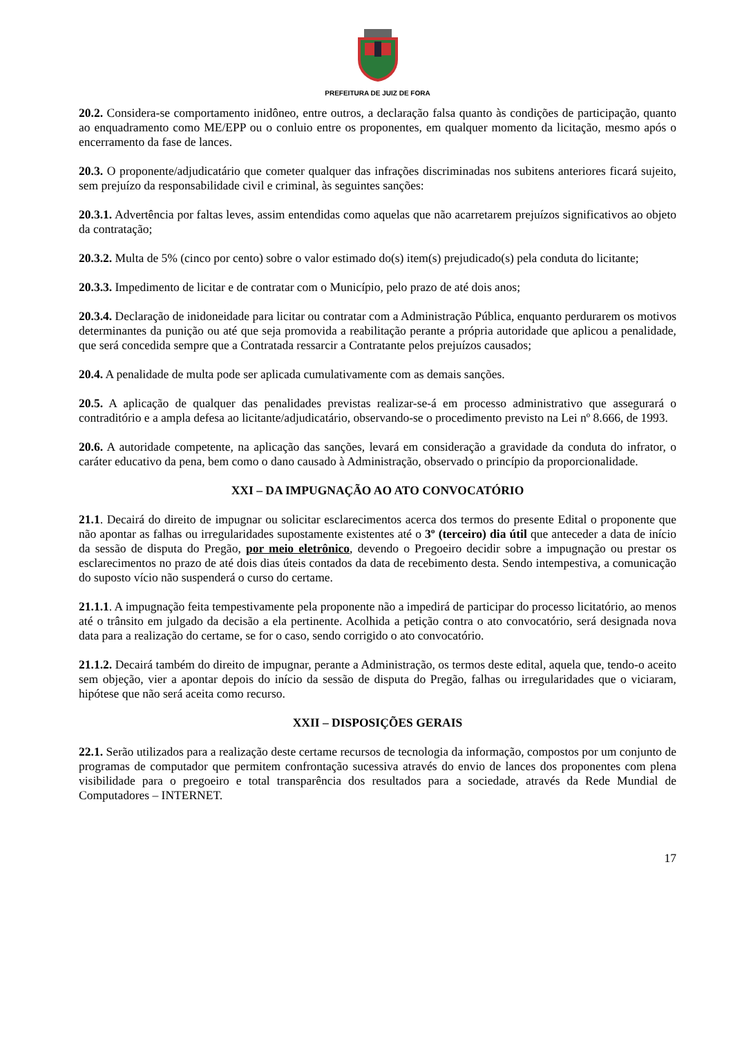PREFEITURA DE JUIZ DE FORA
20.2. Considera-se comportamento inidôneo, entre outros, a declaração falsa quanto às condições de participação, quanto ao enquadramento como ME/EPP ou o conluio entre os proponentes, em qualquer momento da licitação, mesmo após o encerramento da fase de lances.
20.3. O proponente/adjudicatário que cometer qualquer das infrações discriminadas nos subitens anteriores ficará sujeito, sem prejuízo da responsabilidade civil e criminal, às seguintes sanções:
20.3.1. Advertência por faltas leves, assim entendidas como aquelas que não acarretarem prejuízos significativos ao objeto da contratação;
20.3.2. Multa de 5% (cinco por cento) sobre o valor estimado do(s) item(s) prejudicado(s) pela conduta do licitante;
20.3.3. Impedimento de licitar e de contratar com o Município, pelo prazo de até dois anos;
20.3.4. Declaração de inidoneidade para licitar ou contratar com a Administração Pública, enquanto perdurarem os motivos determinantes da punição ou até que seja promovida a reabilitação perante a própria autoridade que aplicou a penalidade, que será concedida sempre que a Contratada ressarcir a Contratante pelos prejuízos causados;
20.4. A penalidade de multa pode ser aplicada cumulativamente com as demais sanções.
20.5. A aplicação de qualquer das penalidades previstas realizar-se-á em processo administrativo que assegurará o contraditório e a ampla defesa ao licitante/adjudicatário, observando-se o procedimento previsto na Lei nº 8.666, de 1993.
20.6. A autoridade competente, na aplicação das sanções, levará em consideração a gravidade da conduta do infrator, o caráter educativo da pena, bem como o dano causado à Administração, observado o princípio da proporcionalidade.
XXI – DA IMPUGNAÇÃO AO ATO CONVOCATÓRIO
21.1. Decairá do direito de impugnar ou solicitar esclarecimentos acerca dos termos do presente Edital o proponente que não apontar as falhas ou irregularidades supostamente existentes até o 3º (terceiro) dia útil que anteceder a data de início da sessão de disputa do Pregão, por meio eletrônico, devendo o Pregoeiro decidir sobre a impugnação ou prestar os esclarecimentos no prazo de até dois dias úteis contados da data de recebimento desta. Sendo intempestiva, a comunicação do suposto vício não suspenderá o curso do certame.
21.1.1. A impugnação feita tempestivamente pela proponente não a impedirá de participar do processo licitatório, ao menos até o trânsito em julgado da decisão a ela pertinente. Acolhida a petição contra o ato convocatório, será designada nova data para a realização do certame, se for o caso, sendo corrigido o ato convocatório.
21.1.2. Decairá também do direito de impugnar, perante a Administração, os termos deste edital, aquela que, tendo-o aceito sem objeção, vier a apontar depois do início da sessão de disputa do Pregão, falhas ou irregularidades que o viciaram, hipótese que não será aceita como recurso.
XXII – DISPOSIÇÕES GERAIS
22.1. Serão utilizados para a realização deste certame recursos de tecnologia da informação, compostos por um conjunto de programas de computador que permitem confrontação sucessiva através do envio de lances dos proponentes com plena visibilidade para o pregoeiro e total transparência dos resultados para a sociedade, através da Rede Mundial de Computadores – INTERNET.
17